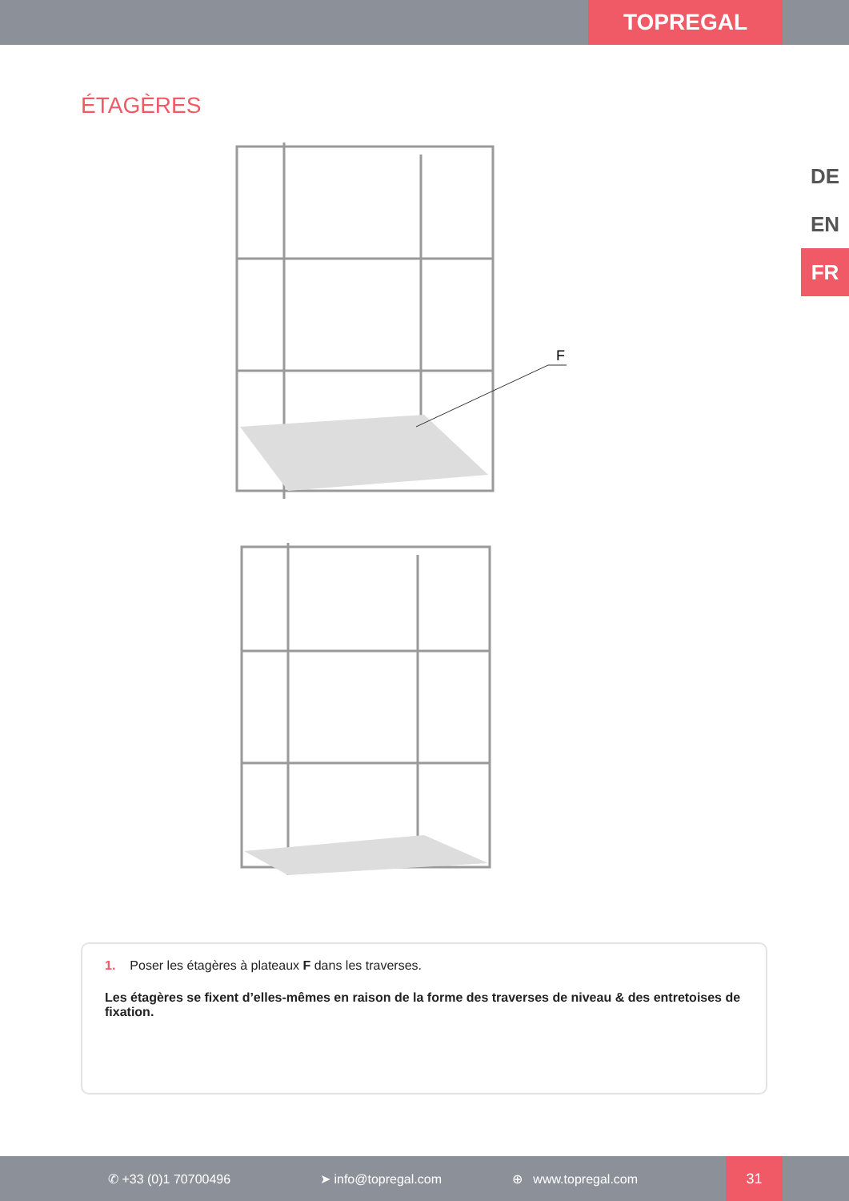TOPREGAL
DE
EN
FR
ÉTAGÈRES
F
1. Poser les étagères à plateaux F dans les traverses.
Les étagères se fixent d’elles-mêmes en raison de la forme des traverses de niveau & des entretoises de fixation.
✆ +33 (0)1 70700496 ➤ info@topregal.com ⊕ www.topregal.com 31